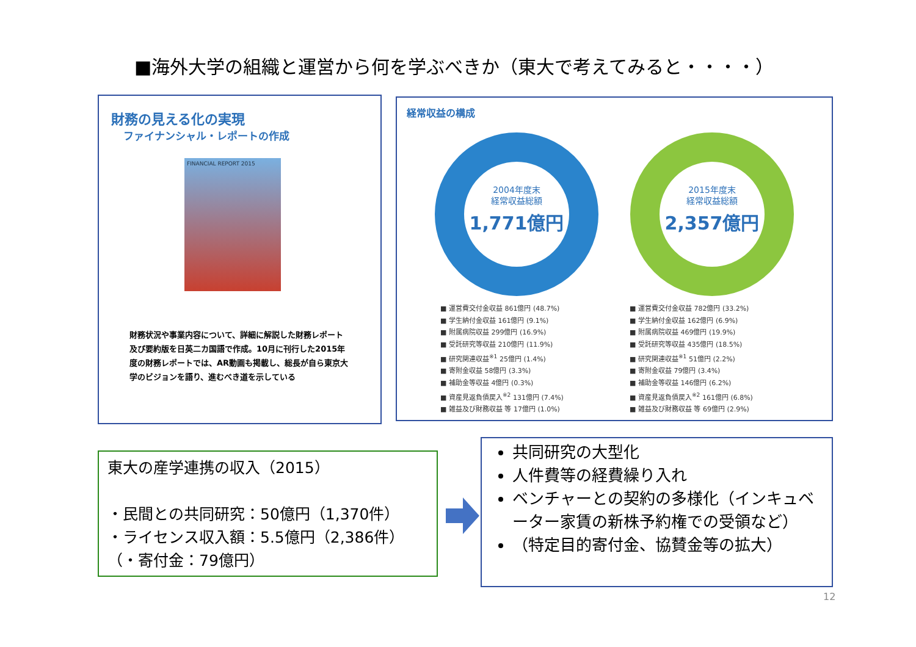■海外大学の組織と運営から何を学ぶべきか（東大で考えてみると・・・・）
財務の見える化の実現
ファイナンシャル・レポートの作成
FINANCIAL REPORT 2015
財務状況や事業内容について、詳細に解説した財務レポート及び要約版を日英二カ国語で作成。10月に刊行した2015年度の財務レポートでは、AR動画も掲載し、総長が自ら東京大学のビジョンを語り、進むべき道を示している
経常収益の構成
2004年度末
経常収益総額
1,771億円
2015年度末
経常収益総額
2,357億円
■ 運営費交付金収益 861億円 (48.7%)
■ 学生納付金収益 161億円 (9.1%)
■ 附属病院収益 299億円 (16.9%)
■ 受託研究等収益 210億円 (11.9%)
■ 研究関連収益<sup>※1</sup> 25億円 (1.4%)
■ 寄附金収益 58億円 (3.3%)
■ 補助金等収益 4億円 (0.3%)
■ 資産見返負債戻入<sup>※2</sup> 131億円 (7.4%)
■ 雑益及び財務収益 等 17億円 (1.0%)
■ 運営費交付金収益 782億円 (33.2%)
■ 学生納付金収益 162億円 (6.9%)
■ 附属病院収益 469億円 (19.9%)
■ 受託研究等収益 435億円 (18.5%)
■ 研究関連収益<sup>※1</sup> 51億円 (2.2%)
■ 寄附金収益 79億円 (3.4%)
■ 補助金等収益 146億円 (6.2%)
■ 資産見返負債戻入<sup>※2</sup> 161億円 (6.8%)
■ 雑益及び財務収益 等 69億円 (2.9%)
東大の産学連携の収入（2015）
・民間との共同研究：50億円（1,370件）
・ライセンス収入額：5.5億円（2,386件）
（・寄付金：79億円）
共同研究の大型化
人件費等の経費繰り入れ
ベンチャーとの契約の多様化（インキュベーター家賃の新株予約権での受領など）
（特定目的寄付金、協賛金等の拡大）
12